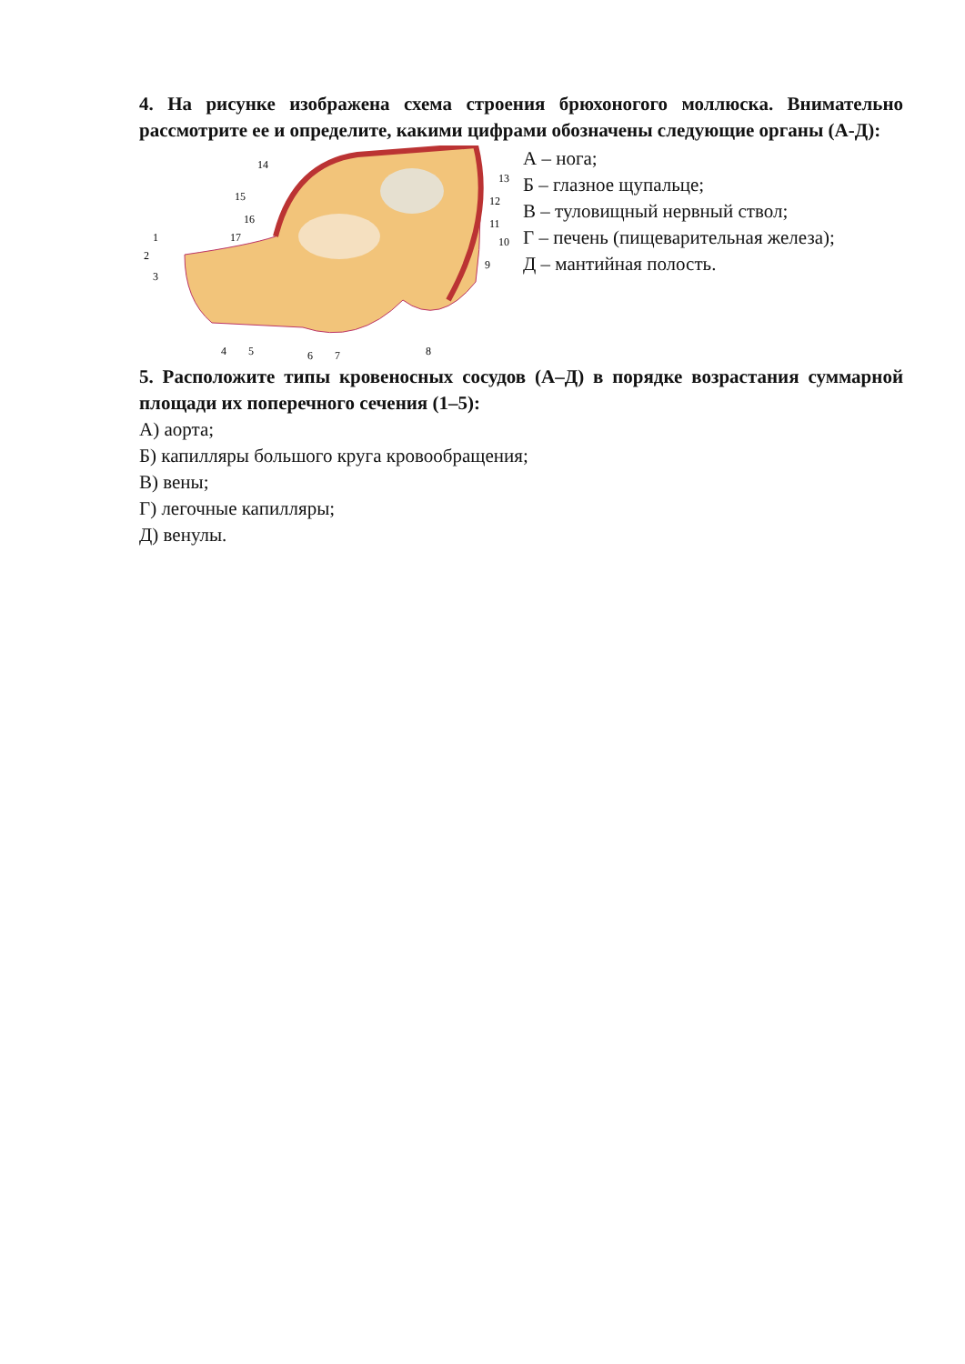4. На рисунке изображена схема строения брюхоногого моллюска. Внимательно рассмотрите ее и определите, какими цифрами обозначены следующие органы (А-Д):
14
15
16
17
1
2
3
4
5
6
7
8
9
10
11
12
13
А – нога;
Б – глазное щупальце;
В – туловищный нервный ствол;
Г – печень (пищеварительная железа);
Д – мантийная полость.
5. Расположите типы кровеносных сосудов (А–Д) в порядке возрастания суммарной площади их поперечного сечения (1–5):
А) аорта;
Б) капилляры большого круга кровообращения;
В) вены;
Г) легочные капилляры;
Д) венулы.